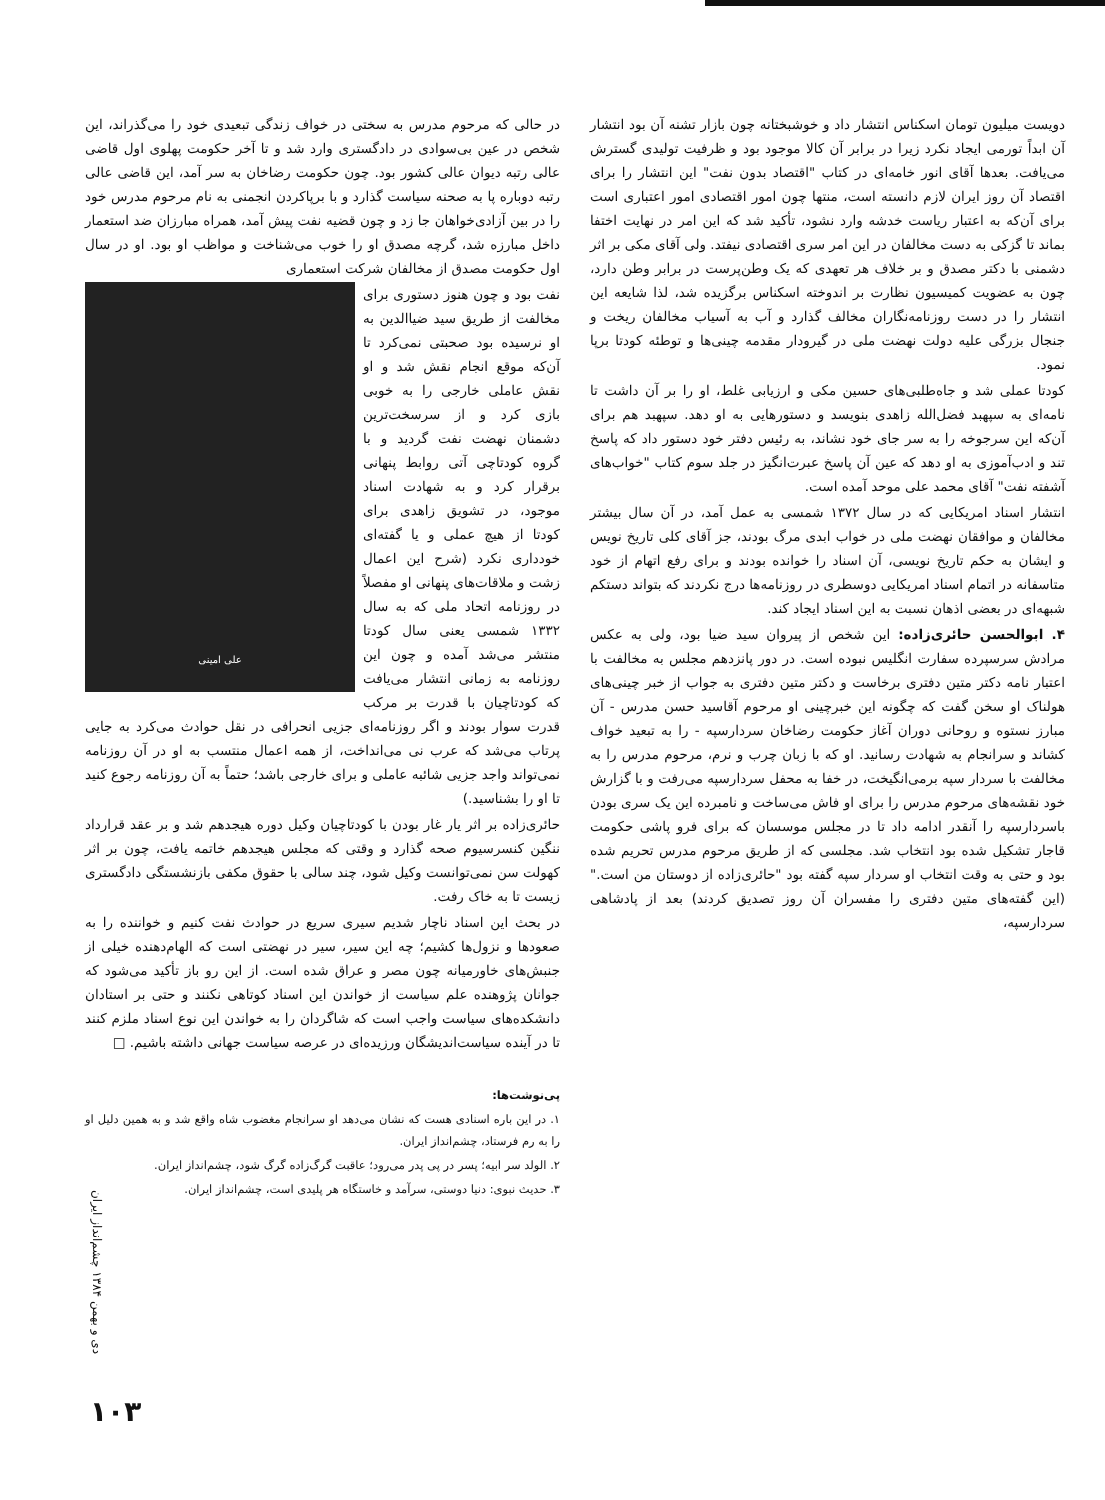دویست میلیون تومان اسکناس انتشار داد و خوشبختانه چون بازار تشنه آن بود انتشار آن ابداً تورمی ایجاد نکرد زیرا در برابر آن کالا موجود بود و ظرفیت تولیدی گسترش می‌یافت. بعدها آقای انور خامه‌ای در کتاب "اقتصاد بدون نفت" این انتشار را برای اقتصاد آن روز ایران لازم دانسته است، منتها چون امور اقتصادی امور اعتباری است برای آن‌که به اعتبار ریاست خدشه وارد نشود، تأکید شد که این امر در نهایت اختفا بماند تا گزکی به دست مخالفان در این امر سری اقتصادی نیفتد. ولی آقای مکی بر اثر دشمنی با دکتر مصدق و بر خلاف هر تعهدی که یک وطن‌پرست در برابر وطن دارد، چون به عضویت کمیسیون نظارت بر اندوخته اسکناس برگزیده شد، لذا شایعه این انتشار را در دست روزنامه‌نگاران مخالف گذارد و آب به آسیاب مخالفان ریخت و جنجال بزرگی علیه دولت نهضت ملی در گیرودار مقدمه چینی‌ها و توطئه کودتا برپا نمود.
کودتا عملی شد و جاه‌طلبی‌های حسین مکی و ارزیابی غلط، او را بر آن داشت تا نامه‌ای به سپهبد فضل‌الله زاهدی بنویسد و دستورهایی به او دهد. سپهبد هم برای آن‌که این سرجوخه را به سر جای خود نشاند، به رئیس دفتر خود دستور داد که پاسخ تند و ادب‌آموزی به او دهد که عین آن پاسخ عبرت‌انگیز در جلد سوم کتاب "خواب‌های آشفته نفت" آقای محمد علی موحد آمده است.
انتشار اسناد امریکایی که در سال ۱۳۷۲ شمسی به عمل آمد، در آن سال بیشتر مخالفان و موافقان نهضت ملی در خواب ابدی مرگ بودند، جز آقای کلی تاریخ نویس و ایشان به حکم تاریخ نویسی، آن اسناد را خوانده بودند و برای رفع اتهام از خود متاسفانه در اتمام اسناد امریکایی دوسطری در روزنامه‌ها درج نکردند که بتواند دستکم شبهه‌ای در بعضی اذهان نسبت به این اسناد ایجاد کند.
۴. ابوالحسن حائری‌زاده: این شخص از پیروان سید ضیا بود، ولی به عکس مرادش سرسپرده سفارت انگلیس نبوده است. در دور پانزدهم مجلس به مخالفت با اعتبار نامه دکتر متین دفتری برخاست و دکتر متین دفتری به جواب از خبر چینی‌های هولناک او سخن گفت که چگونه این خبرچینی او مرحوم آقاسید حسن مدرس - آن مبارز نستوه و روحانی دوران آغاز حکومت رضاخان سردارسپه - را به تبعید خواف کشاند و سرانجام به شهادت رسانید. او که با زبان چرب و نرم، مرحوم مدرس را به مخالفت با سردار سپه برمی‌انگیخت، در خفا به محفل سردارسپه می‌رفت و با گزارش خود نقشه‌های مرحوم مدرس را برای او فاش می‌ساخت و نامبرده این یک سری بودن باسردارسپه را آنقدر ادامه داد تا در مجلس موسسان که برای فرو پاشی حکومت قاجار تشکیل شده بود انتخاب شد. مجلسی که از طریق مرحوم مدرس تحریم شده بود و حتی به وقت انتخاب او سردار سپه گفته بود "حائری‌زاده از دوستان من است." (این گفته‌های متین دفتری را مفسران آن روز تصدیق کردند) بعد از پادشاهی سردارسپه،
در حالی که مرحوم مدرس به سختی در خواف زندگی تبعیدی خود را می‌گذراند، این شخص در عین بی‌سوادی در دادگستری وارد شد و تا آخر حکومت پهلوی اول قاضی عالی رتبه دیوان عالی کشور بود. چون حکومت رضاخان به سر آمد، این قاضی عالی رتبه دوباره پا به صحنه سیاست گذارد و با برپاکردن انجمنی به نام مرحوم مدرس خود را در بین آزادی‌خواهان جا زد و چون قضیه نفت پیش آمد، همراه مبارزان ضد استعمار داخل مبارزه شد، گرچه مصدق او را خوب می‌شناخت و مواظب او بود. او در سال اول حکومت مصدق از مخالفان شرکت استعماری
علی امینی
نفت بود و چون هنوز دستوری برای مخالفت از طریق سید ضیاالدین به او نرسیده بود صحبتی نمی‌کرد تا آن‌که موقع انجام نقش شد و او نقش عاملی خارجی را به خوبی بازی کرد و از سرسخت‌ترین دشمنان نهضت نفت گردید و با گروه کودتاچی آتی روابط پنهانی برقرار کرد و به شهادت اسناد موجود، در تشویق زاهدی برای کودتا از هیچ عملی و یا گفته‌ای خودداری نکرد (شرح این اعمال زشت و ملاقات‌های پنهانی او مفصلاً در روزنامه اتحاد ملی که به سال ۱۳۳۲ شمسی یعنی سال کودتا منتشر می‌شد آمده و چون این روزنامه به زمانی انتشار می‌یافت که کودتاچیان با قدرت بر مرکب قدرت سوار بودند و اگر روزنامه‌ای جزیی انحرافی در نقل حوادث می‌کرد به جایی پرتاب می‌شد که عرب نی می‌انداخت، از همه اعمال منتسب به او در آن روزنامه نمی‌تواند واجد جزیی شائبه عاملی و برای خارجی باشد؛ حتماً به آن روزنامه رجوع کنید تا او را بشناسید.)
حائری‌زاده بر اثر یار غار بودن با کودتاچیان وکیل دوره هیجدهم شد و بر عقد قرارداد ننگین کنسرسیوم صحه گذارد و وقتی که مجلس هیجدهم خاتمه یافت، چون بر اثر کهولت سن نمی‌توانست وکیل شود، چند سالی با حقوق مکفی بازنشستگی دادگستری زیست تا به خاک رفت.
در بحث این اسناد ناچار شدیم سیری سریع در حوادث نفت کنیم و خواننده را به صعودها و نزول‌ها کشیم؛ چه این سیر، سیر در نهضتی است که الهام‌دهنده خیلی از جنبش‌های خاورمیانه چون مصر و عراق شده است. از این رو باز تأکید می‌شود که جوانان پژوهنده علم سیاست از خواندن این اسناد کوتاهی نکنند و حتی بر استادان دانشکده‌های سیاست واجب است که شاگردان را به خواندن این نوع اسناد ملزم کنند تا در آینده سیاست‌اندیشگان ورزیده‌ای در عرصه سیاست جهانی داشته باشیم. □
پی‌نوشت‌ها:
۱. در این باره اسنادی هست که نشان می‌دهد او سرانجام مغضوب شاه واقع شد و به همین دلیل او را به رم فرستاد، چشم‌انداز ایران.
۲. الولد سر ابیه؛ پسر در پی پدر می‌رود؛ عاقبت گرگ‌زاده گرگ شود، چشم‌انداز ایران.
۳. حدیث نبوی: دنیا دوستی، سرآمد و خاستگاه هر پلیدی است، چشم‌انداز ایران.
دی و بهمن ۱۳۸۴ چشم‌انداز ایران
۱۰۳